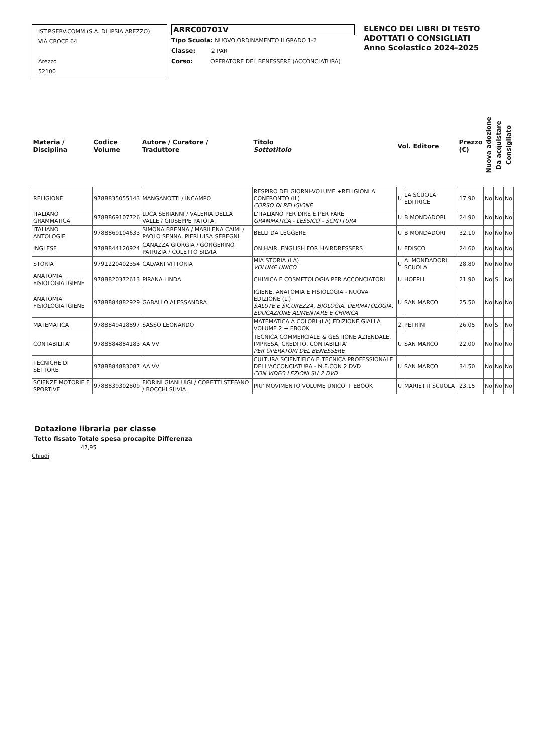IST.P.SERV.COMM.(S.A. DI IPSIA AREZZO)
VIA CROCE 64
Arezzo
52100
ARRC00701V
Tipo Scuola: NUOVO ORDINAMENTO II GRADO 1-2
Classe: 2 PAR
Corso: OPERATORE DEL BENESSERE (ACCONCIATURA)
ELENCO DEI LIBRI DI TESTO
ADOTTATI O CONSIGLIATI
Anno Scolastico 2024-2025
| Materia / Disciplina | Codice Volume | Autore / Curatore / Traduttore | Titolo Sottotitolo | Vol. Editore | | Prezzo (€) | Nuova adozione | Da acquistare | Consigliato |
| --- | --- | --- | --- | --- | --- | --- | --- | --- | --- |
| RELIGIONE | 9788835055143 | MANGANOTTI / INCAMPO | RESPIRO DEI GIORNI-VOLUME +RELIGIONI A CONFRONTO (IL) CORSO DI RELIGIONE | U | LA SCUOLA EDITRICE | 17,90 | No | No | No |
| ITALIANO GRAMMATICA | 9788869107726 | LUCA SERIANNI / VALERIA DELLA VALLE / GIUSEPPE PATOTA | L'ITALIANO PER DIRE E PER FARE GRAMMATICA - LESSICO - SCRITTURA | U | B.MONDADORI | 24,90 | No | No | No |
| ITALIANO ANTOLOGIE | 9788869104633 | SIMONA BRENNA / MARILENA CAIMI / PAOLO SENNA, PIERLUISA SEREGNI | BELLI DA LEGGERE | U | B.MONDADORI | 32,10 | No | No | No |
| INGLESE | 9788844120924 | CANAZZA GIORGIA / GORGERINO PATRIZIA / COLETTO SILVIA | ON HAIR, ENGLISH FOR HAIRDRESSERS | U | EDISCO | 24,60 | No | No | No |
| STORIA | 9791220402354 | CALVANI VITTORIA | MIA STORIA (LA) VOLUME UNICO | U | A. MONDADORI SCUOLA | 28,80 | No | No | No |
| ANATOMIA FISIOLOGIA IGIENE | 9788820372613 | PIRANA LINDA | CHIMICA E COSMETOLOGIA PER ACCONCIATORI | U | HOEPLI | 21,90 | No | Si | No |
| ANATOMIA FISIOLOGIA IGIENE | 9788884882929 | GABALLO ALESSANDRA | IGIENE, ANATOMIA E FISIOLOGIA - NUOVA EDIZIONE (L') SALUTE E SICUREZZA, BIOLOGIA, DERMATOLOGIA, EDUCAZIONE ALIMENTARE E CHIMICA | U | SAN MARCO | 25,50 | No | No | No |
| MATEMATICA | 9788849418897 | SASSO LEONARDO | MATEMATICA A COLORI (LA) EDIZIONE GIALLA VOLUME 2 + EBOOK | 2 | PETRINI | 26,05 | No | Si | No |
| CONTABILITA' | 9788884884183 | AA VV | TECNICA COMMERCIALE & GESTIONE AZIENDALE. IMPRESA, CREDITO, CONTABILITA' PER OPERATORI DEL BENESSERE | U | SAN MARCO | 22,00 | No | No | No |
| TECNICHE DI SETTORE | 9788884883087 | AA VV | CULTURA SCIENTIFICA E TECNICA PROFESSIONALE DELL'ACCONCIATURA - N.E.CON 2 DVD CON VIDEO LEZIONI SU 2 DVD | U | SAN MARCO | 34,50 | No | No | No |
| SCIENZE MOTORIE E SPORTIVE | 9788839302809 | FIORINI GIANLUIGI / CORETTI STEFANO / BOCCHI SILVIA | PIU' MOVIMENTO VOLUME UNICO + EBOOK | U | MARIETTI SCUOLA | 23,15 | No | No | No |
Dotazione libraria per classe
Tetto fissato Totale spesa procapite Differenza
47,95
Chiudi